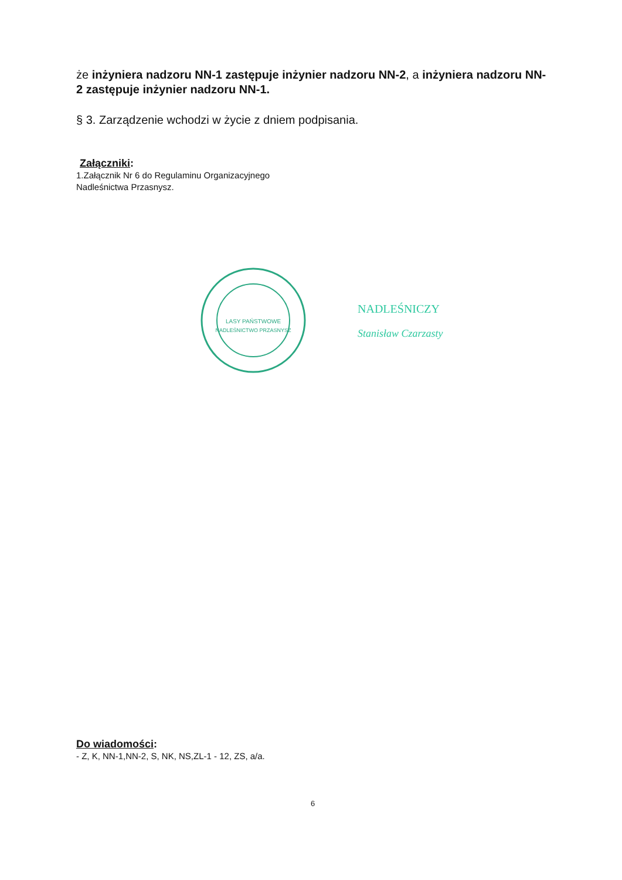że inżyniera nadzoru NN-1 zastępuje inżynier nadzoru NN-2, a inżyniera nadzoru NN-2 zastępuje inżynier nadzoru NN-1.
§ 3. Zarządzenie wchodzi w życie z dniem podpisania.
Załączniki:
1.Załącznik Nr 6 do Regulaminu Organizacyjnego
Nadleśnictwa Przasnysz.
LASY PAŃSTWOWE
NADLEŚNICTWO PRZASNYSZ
NADLEŚNICZY
Stanisław Czarzasty
Do wiadomości:
- Z, K, NN-1,NN-2, S, NK, NS,ZL-1 - 12, ZS, a/a.
6